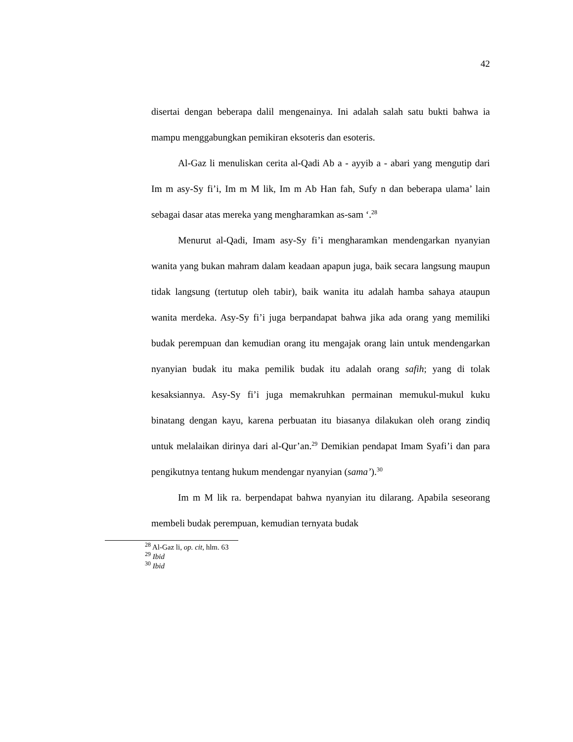42
disertai dengan beberapa dalil mengenainya. Ini adalah salah satu bukti bahwa ia mampu menggabungkan pemikiran eksoteris dan esoteris.
Al-Gaz li menuliskan cerita al-Qadi Ab a - ayyib a - abari yang mengutip dari Im m asy-Sy fi’i, Im m M lik, Im m Ab Han fah, Sufy n dan beberapa ulama’ lain sebagai dasar atas mereka yang mengharamkan as-sam ‘.<sup>28</sup>
Menurut al-Qadi, Imam asy-Sy fi’i mengharamkan mendengarkan nyanyian wanita yang bukan mahram dalam keadaan apapun juga, baik secara langsung maupun tidak langsung (tertutup oleh tabir), baik wanita itu adalah hamba sahaya ataupun wanita merdeka. Asy-Sy fi’i juga berpandapat bahwa jika ada orang yang memiliki budak perempuan dan kemudian orang itu mengajak orang lain untuk mendengarkan nyanyian budak itu maka pemilik budak itu adalah orang safih; yang di tolak kesaksiannya. Asy-Sy fi’i juga memakruhkan permainan memukul-mukul kuku binatang dengan kayu, karena perbuatan itu biasanya dilakukan oleh orang zindiq untuk melalaikan dirinya dari al-Qur’an.<sup>29</sup> Demikian pendapat Imam Syafi’i dan para pengikutnya tentang hukum mendengar nyanyian (sama’).<sup>30</sup>
Im m M lik ra. berpendapat bahwa nyanyian itu dilarang. Apabila seseorang membeli budak perempuan, kemudian ternyata budak
<sup>28</sup> Al-Gaz li, op. cit, hlm. 63
<sup>29</sup> Ibid
<sup>30</sup> Ibid